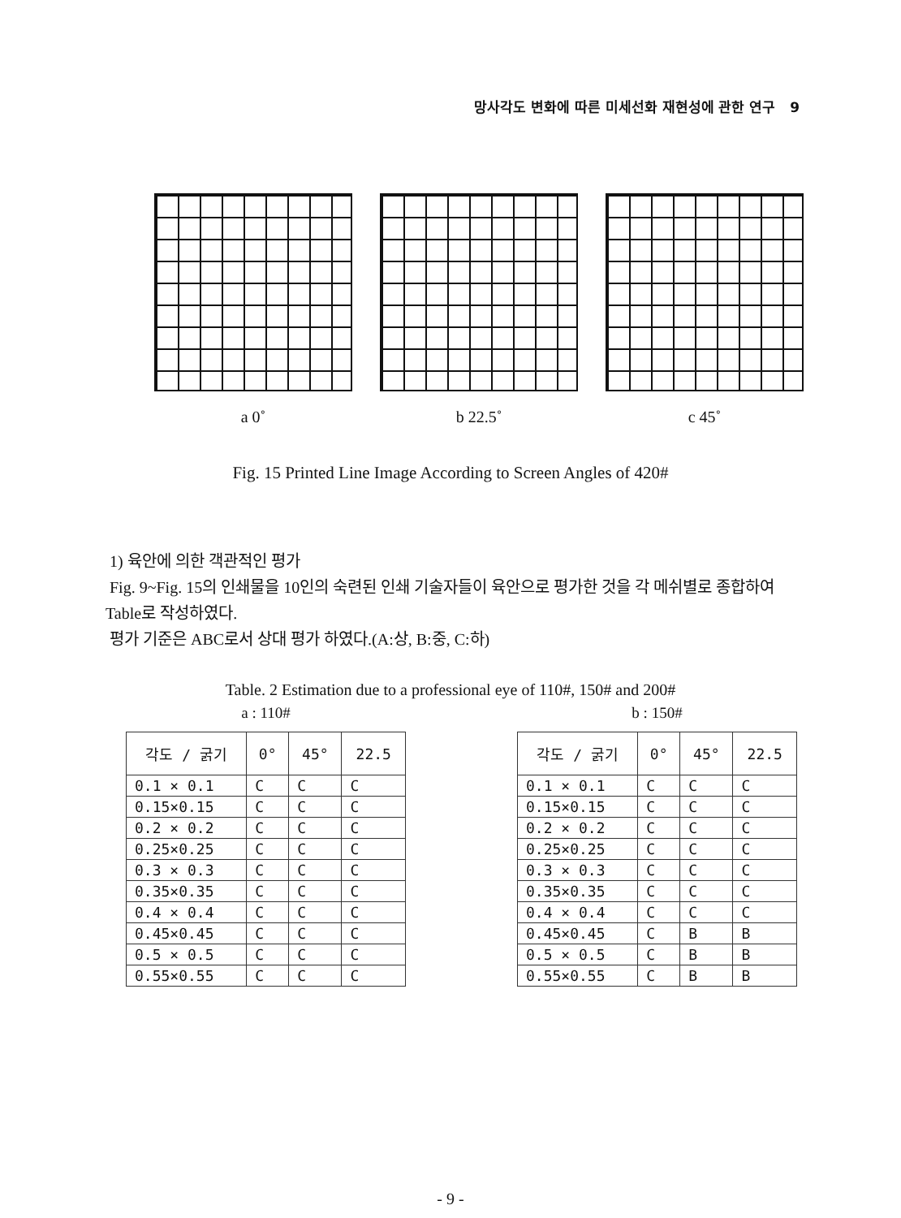망사각도 변화에 따른 미세선화 재현성에 관한 연구 9
a 0˚ b 22.5˚ c 45˚
Fig. 15 Printed Line Image According to Screen Angles of 420#
1) 육안에 의한 객관적인 평가
Fig. 9~Fig. 15의 인쇄물을 10인의 숙련된 인쇄 기술자들이 육안으로 평가한 것을 각 메쉬별로 종합하여 Table로 작성하였다.
평가 기준은 ABC로서 상대 평가 하였다.(A:상, B:중, C:하)
Table. 2 Estimation due to a professional eye of 110#, 150# and 200#
a : 110#
| 각도 / 굵기 | 0° | 45° | 22.5 |
| --- | --- | --- | --- |
| 0.1 × 0.1 | C | C | C |
| 0.15×0.15 | C | C | C |
| 0.2 × 0.2 | C | C | C |
| 0.25×0.25 | C | C | C |
| 0.3 × 0.3 | C | C | C |
| 0.35×0.35 | C | C | C |
| 0.4 × 0.4 | C | C | C |
| 0.45×0.45 | C | C | C |
| 0.5 × 0.5 | C | C | C |
| 0.55×0.55 | C | C | C |
b : 150#
| 각도 / 굵기 | 0° | 45° | 22.5 |
| --- | --- | --- | --- |
| 0.1 × 0.1 | C | C | C |
| 0.15×0.15 | C | C | C |
| 0.2 × 0.2 | C | C | C |
| 0.25×0.25 | C | C | C |
| 0.3 × 0.3 | C | C | C |
| 0.35×0.35 | C | C | C |
| 0.4 × 0.4 | C | C | C |
| 0.45×0.45 | C | B | B |
| 0.5 × 0.5 | C | B | B |
| 0.55×0.55 | C | B | B |
- 9 -